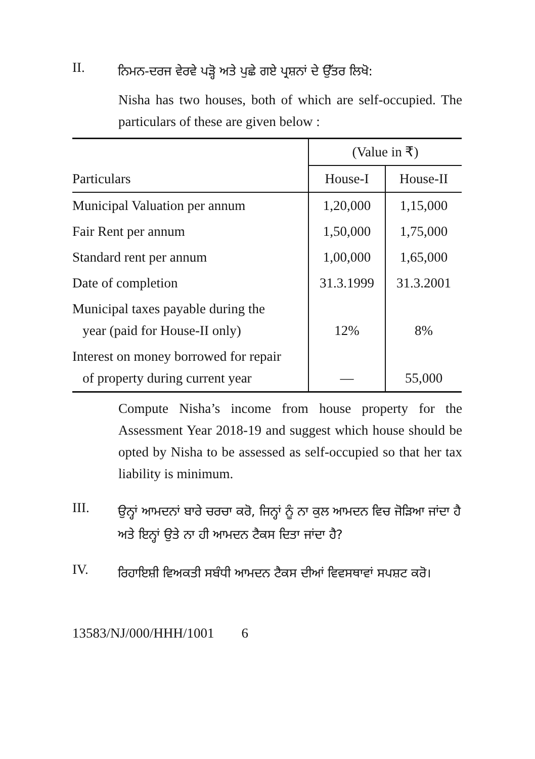II.
ਨਿਮਨ-ਦਰਜ ਵੇਰਵੇ ਪੜ੍ਹੋ ਅਤੇ ਪੁਛੇ ਗਏ ਪ੍ਰਸ਼ਨਾਂ ਦੇ ਉੱਤਰ ਲਿਖੋ:
Nisha has two houses, both of which are self-occupied. The particulars of these are given below :
| | (Value in ₹) | |
| --- | --- | --- |
| Particulars | House-I | House-II |
| Municipal Valuation per annum | 1,20,000 | 1,15,000 |
| Fair Rent per annum | 1,50,000 | 1,75,000 |
| Standard rent per annum | 1,00,000 | 1,65,000 |
| Date of completion | 31.3.1999 | 31.3.2001 |
| Municipal taxes payable during the year (paid for House-II only) | 12% | 8% |
| Interest on money borrowed for repair of property during current year | — | 55,000 |
Compute Nisha’s income from house property for the Assessment Year 2018-19 and suggest which house should be opted by Nisha to be assessed as self-occupied so that her tax liability is minimum.
III.
ਉਨ੍ਹਾਂ ਆਮਦਨਾਂ ਬਾਰੇ ਚਰਚਾ ਕਰੋ, ਜਿਨ੍ਹਾਂ ਨੂੰ ਨਾ ਕੁਲ ਆਮਦਨ ਵਿਚ ਜੋੜਿਆ ਜਾਂਦਾ ਹੈ ਅਤੇ ਇਨ੍ਹਾਂ ਉਤੇ ਨਾ ਹੀ ਆਮਦਨ ਟੈਕਸ ਦਿਤਾ ਜਾਂਦਾ ਹੈ?
IV.
ਰਿਹਾਇਸ਼ੀ ਵਿਅਕਤੀ ਸਬੰਧੀ ਆਮਦਨ ਟੈਕਸ ਦੀਆਂ ਵਿਵਸਥਾਵਾਂ ਸਪਸ਼ਟ ਕਰੋ।
13583/NJ/000/HHH/1001 6